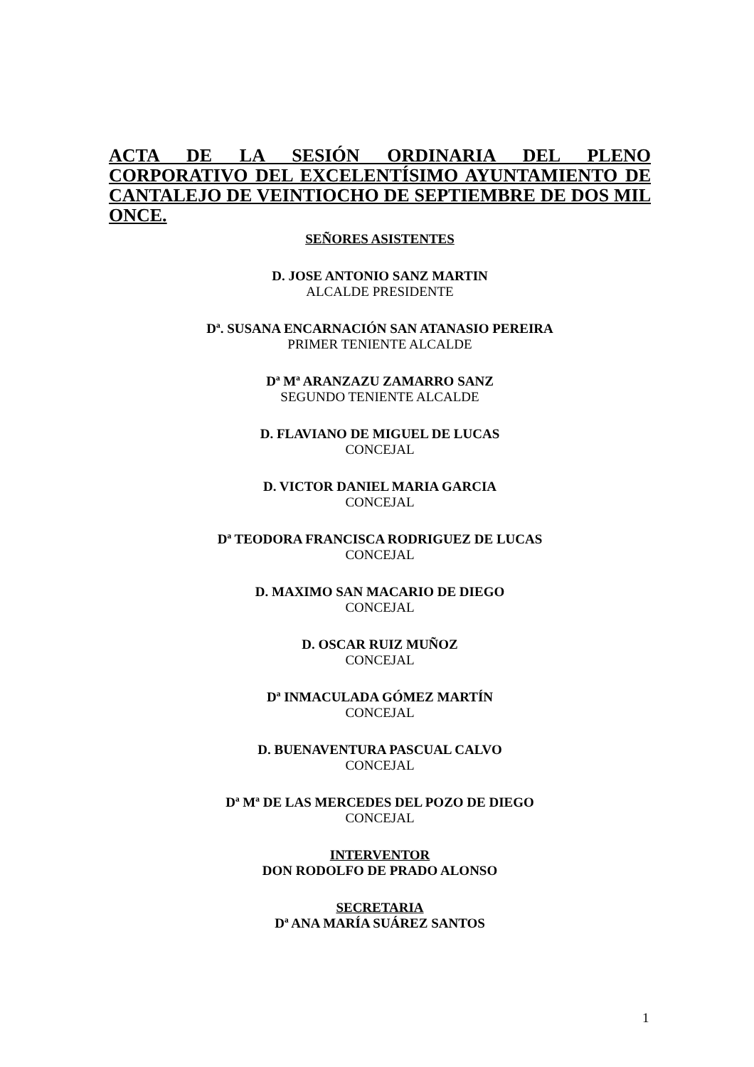ACTA DE LA SESIÓN ORDINARIA DEL PLENO CORPORATIVO DEL EXCELENTÍSIMO AYUNTAMIENTO DE CANTALEJO DE VEINTIOCHO DE SEPTIEMBRE DE DOS MIL ONCE.
SEÑORES ASISTENTES
D. JOSE ANTONIO SANZ MARTIN
ALCALDE PRESIDENTE
Dª. SUSANA ENCARNACIÓN SAN ATANASIO PEREIRA
PRIMER TENIENTE ALCALDE
Dª Mª ARANZAZU ZAMARRO SANZ
SEGUNDO TENIENTE ALCALDE
D. FLAVIANO DE MIGUEL DE LUCAS
CONCEJAL
D. VICTOR DANIEL MARIA GARCIA
CONCEJAL
Dª TEODORA FRANCISCA RODRIGUEZ DE LUCAS
CONCEJAL
D. MAXIMO SAN MACARIO DE DIEGO
CONCEJAL
D. OSCAR RUIZ MUÑOZ
CONCEJAL
Dª INMACULADA GÓMEZ MARTÍN
CONCEJAL
D. BUENAVENTURA PASCUAL CALVO
CONCEJAL
Dª Mª DE LAS MERCEDES DEL POZO DE DIEGO
CONCEJAL
INTERVENTOR
DON RODOLFO DE PRADO ALONSO
SECRETARIA
Dª ANA MARÍA SUÁREZ SANTOS
1